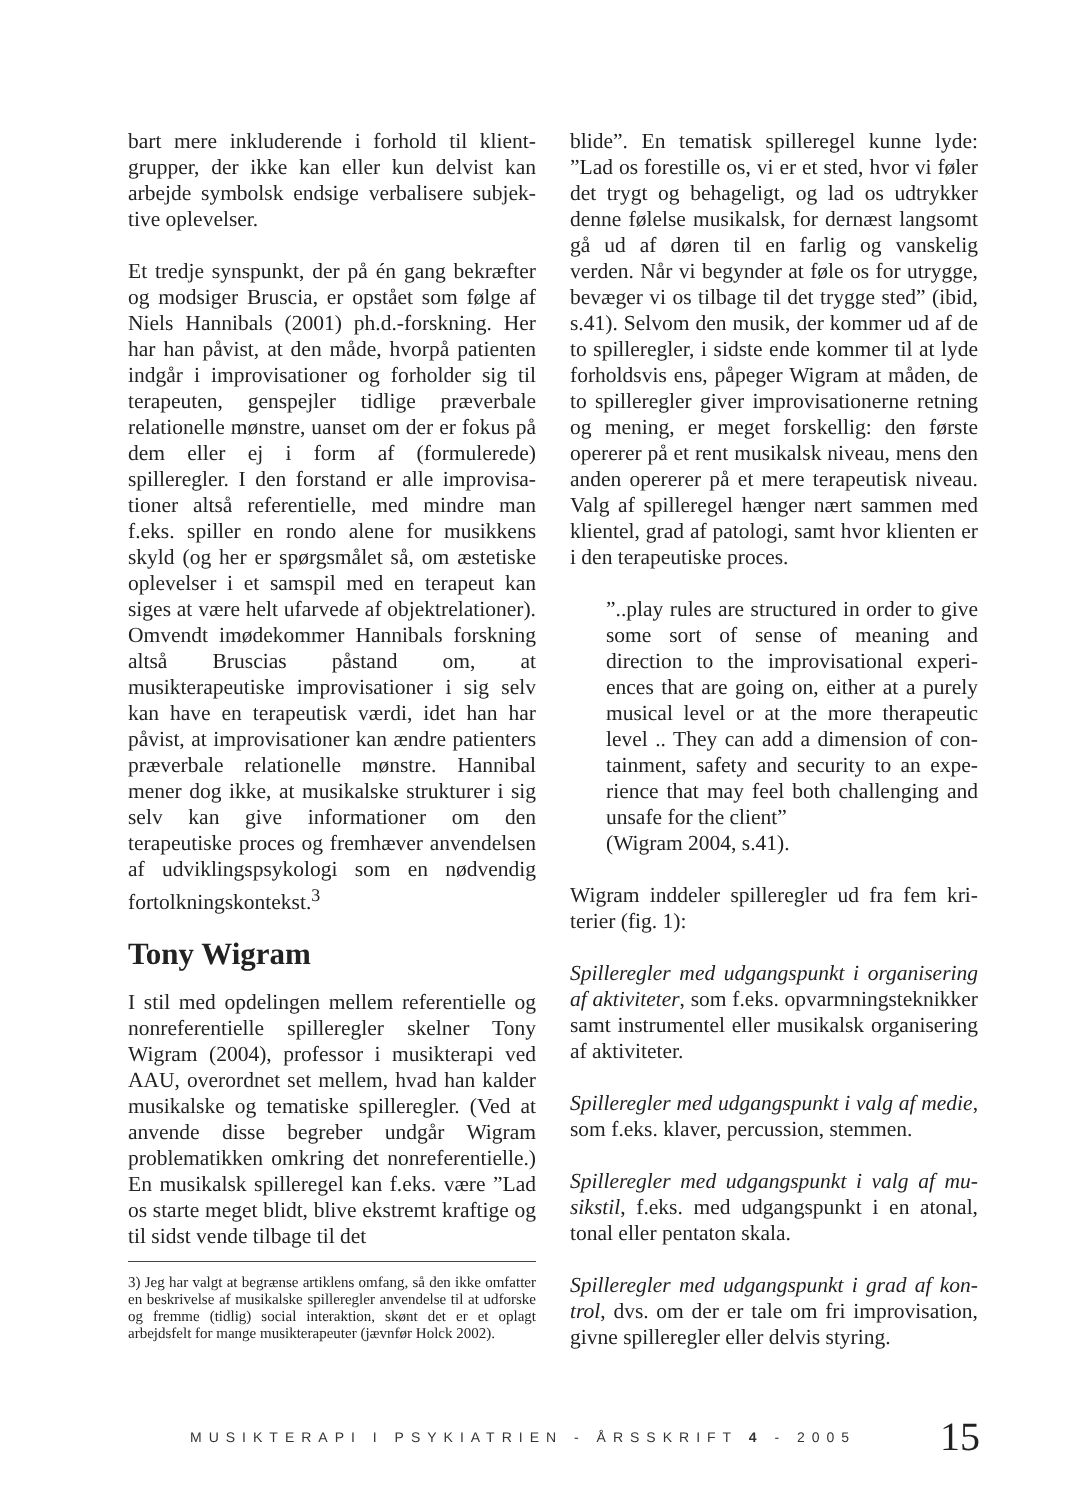bart mere inkluderende i forhold til klient­grupper, der ikke kan eller kun delvist kan arbejde symbolsk endsige verbalisere subjek­tive oplevelser.
Et tredje synspunkt, der på én gang bekræfter og modsiger Bruscia, er opstået som følge af Niels Hannibals (2001) ph.d.-forskning. Her har han påvist, at den måde, hvorpå patien­ten indgår i improvisationer og forholder sig til terapeuten, genspejler tidlige præverba­le relationelle mønstre, uanset om der er fo­kus på dem eller ej i form af (formulerede) spilleregler. I den forstand er alle improvisa­tioner altså referentielle, med mindre man f.eks. spiller en rondo alene for musikkens skyld (og her er spørgsmålet så, om æsteti­ske oplevelser i et samspil med en terapeut kan siges at være helt ufarvede af objektre­lationer). Omvendt imødekommer Hanni­bals forskning altså Bruscias påstand om, at musikterapeutiske improvisationer i sig selv kan have en terapeutisk værdi, idet han har påvist, at improvisationer kan ændre patien­ters præverbale relationelle mønstre. Hanni­bal mener dog ikke, at musikalske struktu­rer i sig selv kan give informationer om den terapeutiske proces og fremhæver anvendel­sen af udviklingspsykologi som en nødven­dig fortolkningskontekst.<sup>3</sup>
Tony Wigram
I stil med opdelingen mellem referentielle og nonreferentielle spilleregler skelner Tony Wigram (2004), professor i musikterapi ved AAU, overordnet set mellem, hvad han kal­der musikalske og tematiske spilleregler. (Ved at anvende disse begreber undgår Wi­gram problematikken omkring det nonrefe­rentielle.) En musikalsk spilleregel kan f.eks. være ”Lad os starte meget blidt, blive eks­tremt kraftige og til sidst vende tilbage til det
3) Jeg har valgt at begrænse artiklens omfang, så den ikke omfatter en beskrivelse af musikalske spilleregler anvendelse til at udforske og fremme (tidlig) social in­teraktion, skønt det er et oplagt arbejdsfelt for mange musikterapeuter (jævnfør Holck 2002).
blide”. En tematisk spilleregel kunne lyde: ”Lad os forestille os, vi er et sted, hvor vi føler det trygt og behageligt, og lad os udtrykker denne følelse musikalsk, for dernæst lang­somt gå ud af døren til en farlig og vanskelig verden. Når vi begynder at føle os for utryg­ge, bevæger vi os tilbage til det trygge sted” (ibid, s.41). Selvom den musik, der kommer ud af de to spilleregler, i sidste ende kom­mer til at lyde forholdsvis ens, påpeger Wi­gram at måden, de to spilleregler giver im­provisationerne retning og mening, er meget forskellig: den første opererer på et rent mu­sikalsk niveau, mens den anden opererer på et mere terapeutisk niveau. Valg af spillere­gel hænger nært sammen med klientel, grad af patologi, samt hvor klienten er i den tera­peutiske proces.
”..play rules are structured in order to give some sort of sense of meaning and direction to the improvisational experi­ences that are going on, either at a purely musical level or at the more therapeutic level .. They can add a dimension of con­tainment, safety and security to an expe­rience that may feel both challenging and unsafe for the client”
(Wigram 2004, s.41).
Wigram inddeler spilleregler ud fra fem kri­terier (fig. 1):
Spilleregler med udgangspunkt i organisering af aktiviteter, som f.eks. opvarmningsteknik­ker samt instrumentel eller musikalsk orga­nisering af aktiviteter.
Spilleregler med udgangspunkt i valg af medie, som f.eks. klaver, percussion, stemmen.
Spilleregler med udgangspunkt i valg af mu­sikstil, f.eks. med udgangspunkt i en atonal, tonal eller pentaton skala.
Spilleregler med udgangspunkt i grad af kon­trol, dvs. om der er tale om fri improvisation, givne spilleregler eller delvis styring.
MUSIKTERAPI I PSYKIATRIEN - ÅRSSKRIFT 4 - 2005 15